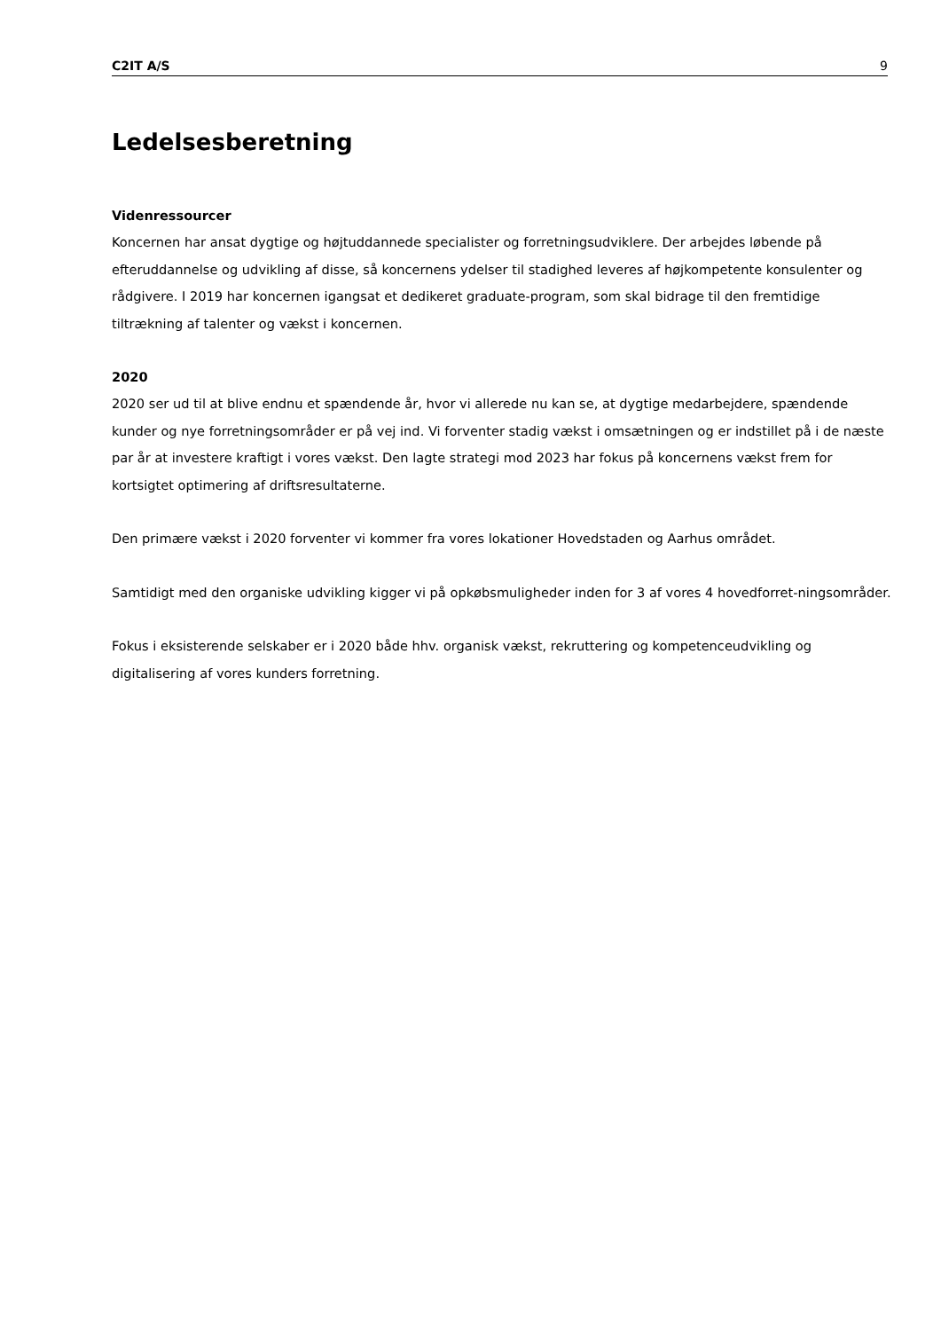C2IT A/S 9
Ledelsesberetning
Videnressourcer
Koncernen har ansat dygtige og højtuddannede specialister og forretningsudviklere. Der arbejdes løbende på efteruddannelse og udvikling af disse, så koncernens ydelser til stadighed leveres af højkompetente konsulenter og rådgivere. I 2019 har koncernen igangsat et dedikeret graduate-program, som skal bidrage til den fremtidige tiltrækning af talenter og vækst i koncernen.
2020
2020 ser ud til at blive endnu et spændende år, hvor vi allerede nu kan se, at dygtige medarbejdere, spændende
kunder og nye forretningsområder er på vej ind. Vi forventer stadig vækst i omsætningen og er indstillet på i de næste par år at investere kraftigt i vores vækst. Den lagte strategi mod 2023 har fokus på koncernens vækst frem for kortsigtet optimering af driftsresultaterne.
Den primære vækst i 2020 forventer vi kommer fra vores lokationer Hovedstaden og Aarhus området.
Samtidigt med den organiske udvikling kigger vi på opkøbsmuligheder inden for 3 af vores 4 hovedforret-ningsområder.
Fokus i eksisterende selskaber er i 2020 både hhv. organisk vækst, rekruttering og kompetenceudvikling og digitalisering af vores kunders forretning.